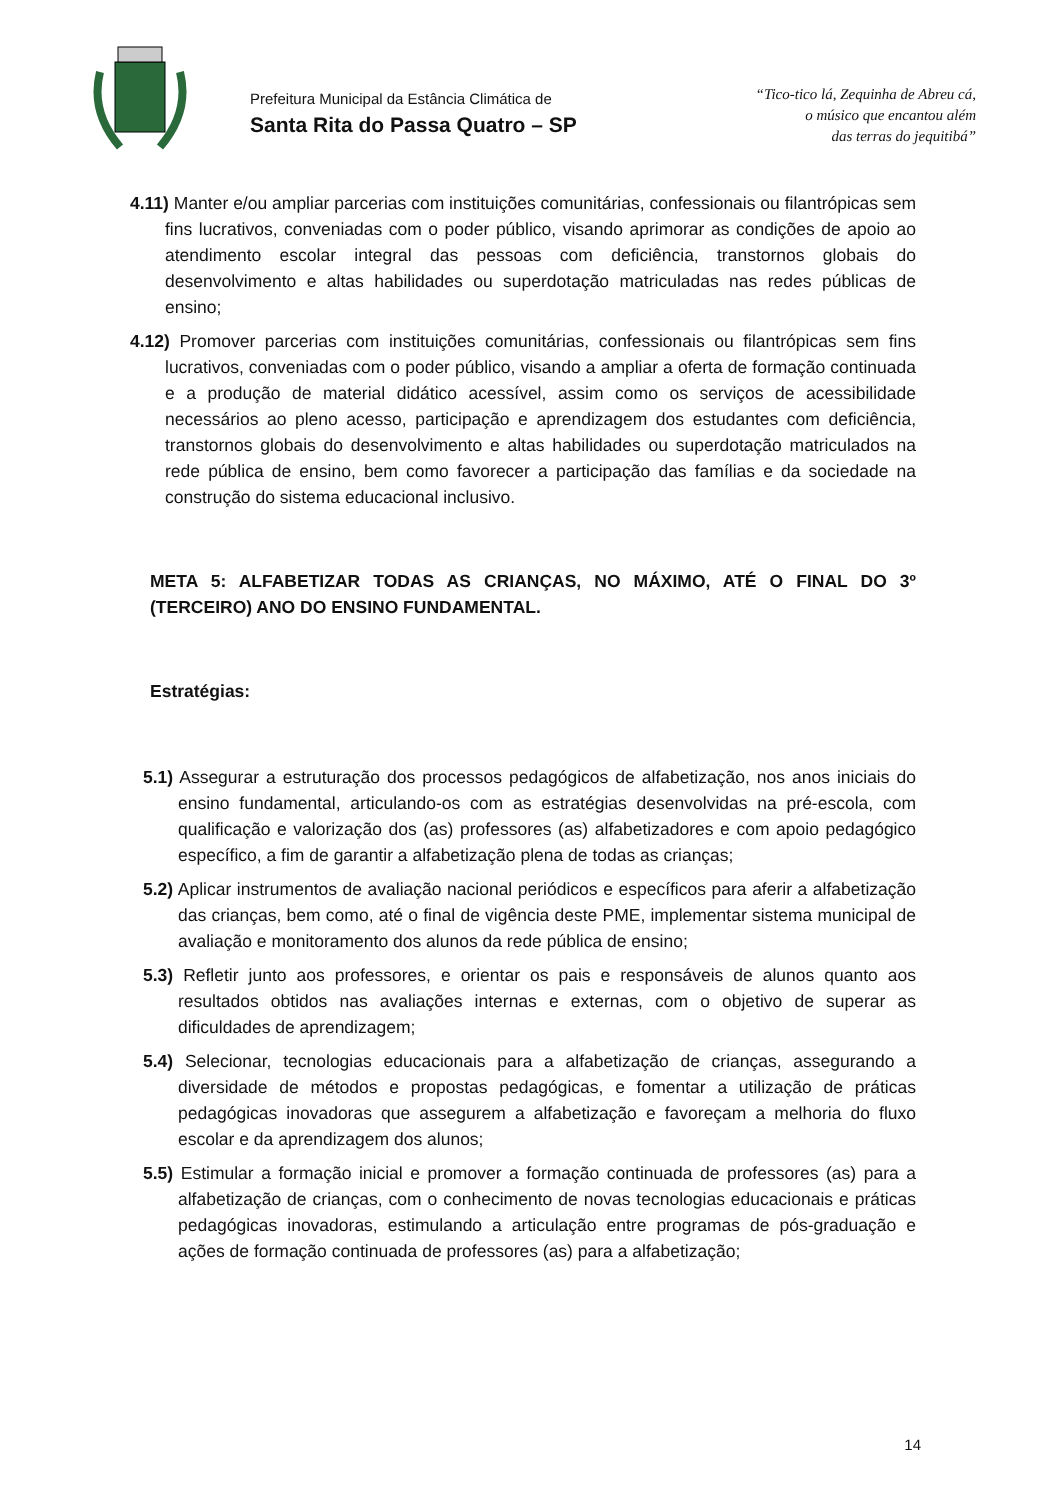Prefeitura Municipal da Estância Climática de
Santa Rita do Passa Quatro – SP
“Tico-tico lá, Zequinha de Abreu cá,
o músico que encantou além
das terras do jequitibá”
4.11) Manter e/ou ampliar parcerias com instituições comunitárias, confessionais ou filantrópicas sem fins lucrativos, conveniadas com o poder público, visando aprimorar as condições de apoio ao atendimento escolar integral das pessoas com deficiência, transtornos globais do desenvolvimento e altas habilidades ou superdotação matriculadas nas redes públicas de ensino;
4.12) Promover parcerias com instituições comunitárias, confessionais ou filantrópicas sem fins lucrativos, conveniadas com o poder público, visando a ampliar a oferta de formação continuada e a produção de material didático acessível, assim como os serviços de acessibilidade necessários ao pleno acesso, participação e aprendizagem dos estudantes com deficiência, transtornos globais do desenvolvimento e altas habilidades ou superdotação matriculados na rede pública de ensino, bem como favorecer a participação das famílias e da sociedade na construção do sistema educacional inclusivo.
META 5: ALFABETIZAR TODAS AS CRIANÇAS, NO MÁXIMO, ATÉ O FINAL DO 3º (TERCEIRO) ANO DO ENSINO FUNDAMENTAL.
Estratégias:
5.1) Assegurar a estruturação dos processos pedagógicos de alfabetização, nos anos iniciais do ensino fundamental, articulando-os com as estratégias desenvolvidas na pré-escola, com qualificação e valorização dos (as) professores (as) alfabetizadores e com apoio pedagógico específico, a fim de garantir a alfabetização plena de todas as crianças;
5.2) Aplicar instrumentos de avaliação nacional periódicos e específicos para aferir a alfabetização das crianças, bem como, até o final de vigência deste PME, implementar sistema municipal de avaliação e monitoramento dos alunos da rede pública de ensino;
5.3) Refletir junto aos professores, e orientar os pais e responsáveis de alunos quanto aos resultados obtidos nas avaliações internas e externas, com o objetivo de superar as dificuldades de aprendizagem;
5.4) Selecionar, tecnologias educacionais para a alfabetização de crianças, assegurando a diversidade de métodos e propostas pedagógicas, e fomentar a utilização de práticas pedagógicas inovadoras que assegurem a alfabetização e favoreçam a melhoria do fluxo escolar e da aprendizagem dos alunos;
5.5) Estimular a formação inicial e promover a formação continuada de professores (as) para a alfabetização de crianças, com o conhecimento de novas tecnologias educacionais e práticas pedagógicas inovadoras, estimulando a articulação entre programas de pós-graduação e ações de formação continuada de professores (as) para a alfabetização;
14